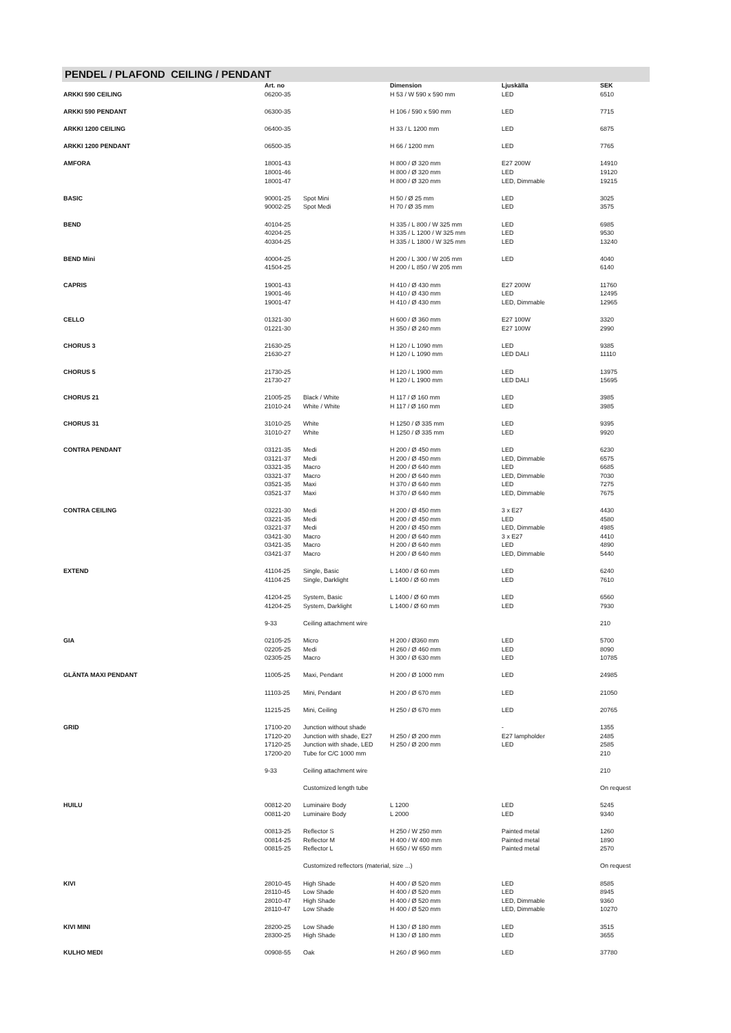PENDEL / PLAFOND CEILING / PENDANT
| | Art. no | | Dimension | Ljuskälla | SEK |
| --- | --- | --- | --- | --- | --- |
| ARKKI 590 CEILING | 06200-35 | | H 53 / W 590 x 590 mm | LED | 6510 |
| ARKKI 590 PENDANT | 06300-35 | | H 106 / 590 x 590 mm | LED | 7715 |
| ARKKI 1200 CEILING | 06400-35 | | H 33 / L 1200 mm | LED | 6875 |
| ARKKI 1200 PENDANT | 06500-35 | | H 66 / 1200 mm | LED | 7765 |
| AMFORA | 18001-43 | | H 800 / Ø 320 mm | E27 200W | 14910 |
| | 18001-46 | | H 800 / Ø 320 mm | LED | 19120 |
| | 18001-47 | | H 800 / Ø 320 mm | LED, Dimmable | 19215 |
| BASIC | 90001-25 | Spot Mini | H 50 / Ø 25 mm | LED | 3025 |
| | 90002-25 | Spot Medi | H 70 / Ø 35 mm | LED | 3575 |
| BEND | 40104-25 | | H 335 / L 800 / W 325 mm | LED | 6985 |
| | 40204-25 | | H 335 / L 1200 / W 325 mm | LED | 9530 |
| | 40304-25 | | H 335 / L 1800 / W 325 mm | LED | 13240 |
| BEND Mini | 40004-25 | | H 200 / L 300 / W 205 mm | LED | 4040 |
| | 41504-25 | | H 200 / L 850 / W 205 mm | | 6140 |
| CAPRIS | 19001-43 | | H 410 / Ø 430 mm | E27 200W | 11760 |
| | 19001-46 | | H 410 / Ø 430 mm | LED | 12495 |
| | 19001-47 | | H 410 / Ø 430 mm | LED, Dimmable | 12965 |
| CELLO | 01321-30 | | H 600 / Ø 360 mm | E27 100W | 3320 |
| | 01221-30 | | H 350 / Ø 240 mm | E27 100W | 2990 |
| CHORUS 3 | 21630-25 | | H 120 / L 1090 mm | LED | 9385 |
| | 21630-27 | | H 120 / L 1090 mm | LED DALI | 11110 |
| CHORUS 5 | 21730-25 | | H 120 / L 1900 mm | LED | 13975 |
| | 21730-27 | | H 120 / L 1900 mm | LED DALI | 15695 |
| CHORUS 21 | 21005-25 | Black / White | H 117 / Ø 160 mm | LED | 3985 |
| | 21010-24 | White / White | H 117 / Ø 160 mm | LED | 3985 |
| CHORUS 31 | 31010-25 | White | H 1250 / Ø 335 mm | LED | 9395 |
| | 31010-27 | White | H 1250 / Ø 335 mm | LED | 9920 |
| CONTRA PENDANT | 03121-35 | Medi | H 200 / Ø 450 mm | LED | 6230 |
| | 03121-37 | Medi | H 200 / Ø 450 mm | LED, Dimmable | 6575 |
| | 03321-35 | Macro | H 200 / Ø 640 mm | LED | 6685 |
| | 03321-37 | Macro | H 200 / Ø 640 mm | LED, Dimmable | 7030 |
| | 03521-35 | Maxi | H 370 / Ø 640 mm | LED | 7275 |
| | 03521-37 | Maxi | H 370 / Ø 640 mm | LED, Dimmable | 7675 |
| CONTRA CEILING | 03221-30 | Medi | H 200 / Ø 450 mm | 3 x E27 | 4430 |
| | 03221-35 | Medi | H 200 / Ø 450 mm | LED | 4580 |
| | 03221-37 | Medi | H 200 / Ø 450 mm | LED, Dimmable | 4985 |
| | 03421-30 | Macro | H 200 / Ø 640 mm | 3 x E27 | 4410 |
| | 03421-35 | Macro | H 200 / Ø 640 mm | LED | 4890 |
| | 03421-37 | Macro | H 200 / Ø 640 mm | LED, Dimmable | 5440 |
| EXTEND | 41104-25 | Single, Basic | L 1400 / Ø 60 mm | LED | 6240 |
| | 41104-25 | Single, Darklight | L 1400 / Ø 60 mm | LED | 7610 |
| | 41204-25 | System, Basic | L 1400 / Ø 60 mm | LED | 6560 |
| | 41204-25 | System, Darklight | L 1400 / Ø 60 mm | LED | 7930 |
| | 9-33 | Ceiling attachment wire | | | 210 |
| GIA | 02105-25 | Micro | H 200 / Ø360 mm | LED | 5700 |
| | 02205-25 | Medi | H 260 / Ø 460 mm | LED | 8090 |
| | 02305-25 | Macro | H 300 / Ø 630 mm | LED | 10785 |
| GLÄNTA MAXI PENDANT | 11005-25 | Maxi, Pendant | H 200 / Ø 1000 mm | LED | 24985 |
| | 11103-25 | Mini, Pendant | H 200 / Ø 670 mm | LED | 21050 |
| | 11215-25 | Mini, Ceiling | H 250 / Ø 670 mm | LED | 20765 |
| GRID | 17100-20 | Junction without shade | | - | 1355 |
| | 17120-20 | Junction with shade, E27 | H 250 / Ø 200 mm | E27 lampholder | 2485 |
| | 17120-25 | Junction with shade, LED | H 250 / Ø 200 mm | LED | 2585 |
| | 17200-20 | Tube for C/C 1000 mm | | | 210 |
| | 9-33 | Ceiling attachment wire | | | 210 |
| | | Customized length tube | | | On request |
| HUILU | 00812-20 | Luminaire Body | L 1200 | LED | 5245 |
| | 00811-20 | Luminaire Body | L 2000 | LED | 9340 |
| | 00813-25 | Reflector S | H 250 / W 250 mm | Painted metal | 1260 |
| | 00814-25 | Reflector M | H 400 / W 400 mm | Painted metal | 1890 |
| | 00815-25 | Reflector L | H 650 / W 650 mm | Painted metal | 2570 |
| | | Customized reflectors (material, size ...) | | | On request |
| KIVI | 28010-45 | High Shade | H 400 / Ø 520 mm | LED | 8585 |
| | 28110-45 | Low Shade | H 400 / Ø 520 mm | LED | 8945 |
| | 28010-47 | High Shade | H 400 / Ø 520 mm | LED, Dimmable | 9360 |
| | 28110-47 | Low Shade | H 400 / Ø 520 mm | LED, Dimmable | 10270 |
| KIVI MINI | 28200-25 | Low Shade | H 130 / Ø 180 mm | LED | 3515 |
| | 28300-25 | High Shade | H 130 / Ø 180 mm | LED | 3655 |
| KULHO MEDI | 00908-55 | Oak | H 260 / Ø 960 mm | LED | 37780 |